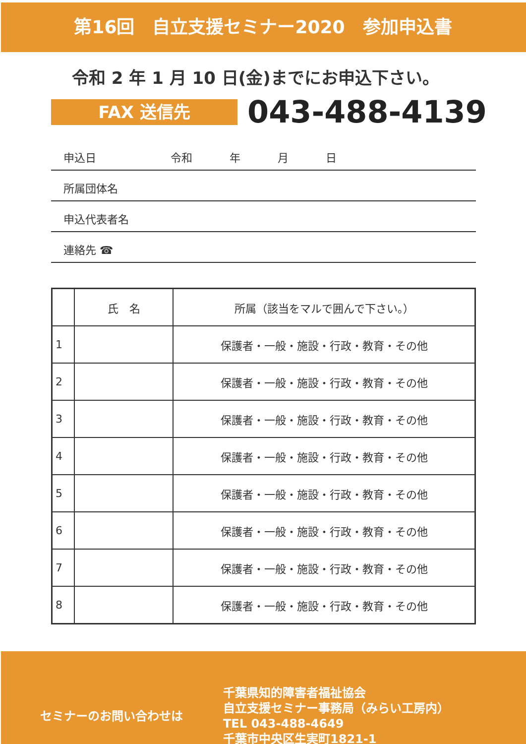第16回　自立支援セミナー2020　参加申込書
令和 2 年 1 月 10 日(金)までにお申込下さい。
FAX 送信先
043-488-4139
申込日 令和 年 月 日
所属団体名
申込代表者名
連絡先 ☎
| | 氏 名 | 所属（該当をマルで囲んで下さい。） |
| --- | --- | --- |
| 1 | | 保護者・一般・施設・行政・教育・その他 |
| 2 | | 保護者・一般・施設・行政・教育・その他 |
| 3 | | 保護者・一般・施設・行政・教育・その他 |
| 4 | | 保護者・一般・施設・行政・教育・その他 |
| 5 | | 保護者・一般・施設・行政・教育・その他 |
| 6 | | 保護者・一般・施設・行政・教育・その他 |
| 7 | | 保護者・一般・施設・行政・教育・その他 |
| 8 | | 保護者・一般・施設・行政・教育・その他 |
セミナーのお問い合わせは
千葉県知的障害者福祉協会
自立支援セミナー事務局（みらい工房内）
TEL 043-488-4649
千葉市中央区生実町1821-1